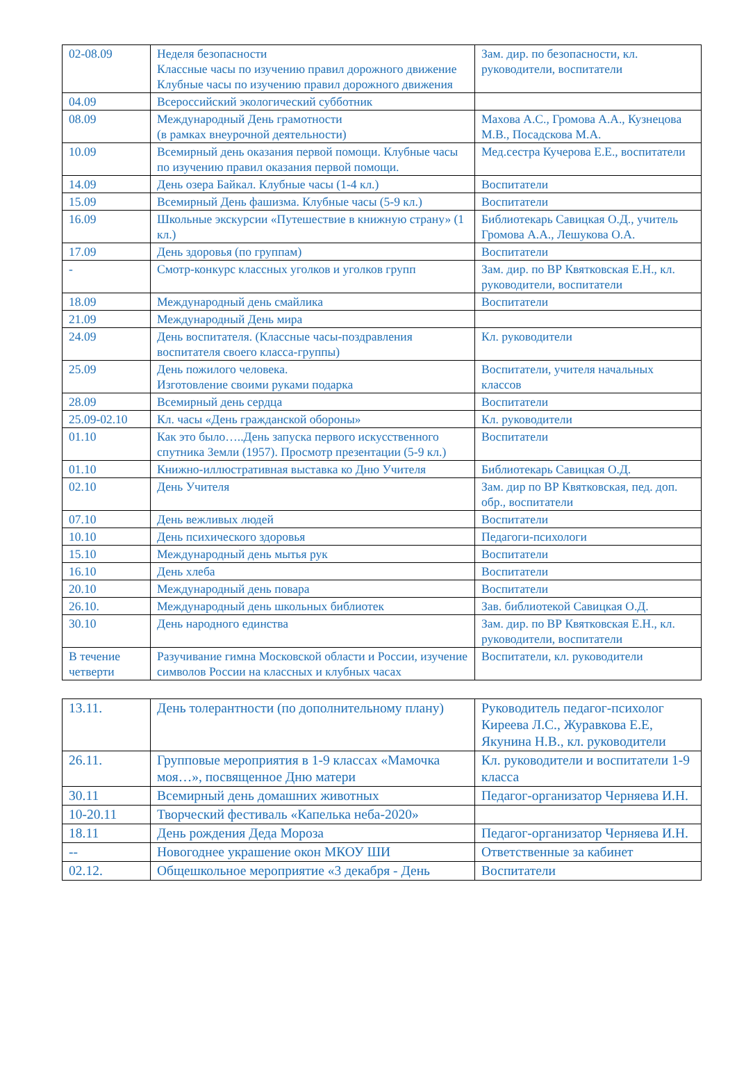| 02-08.09 | Неделя безопасности Классные часы по изучению правил дорожного движение Клубные часы по изучению правил дорожного движения | Зам. дир. по безопасности, кл. руководители, воспитатели |
| 04.09 | Всероссийский экологический субботник | |
| 08.09 | Международный День грамотности (в рамках внеурочной деятельности) | Махова А.С., Громова А.А., Кузнецова М.В., Посадскова М.А. |
| 10.09 | Всемирный день оказания первой помощи. Клубные часы по изучению правил оказания первой помощи. | Мед.сестра Кучерова Е.Е., воспитатели |
| 14.09 | День озера Байкал. Клубные часы (1-4 кл.) | Воспитатели |
| 15.09 | Всемирный День фашизма. Клубные часы (5-9 кл.) | Воспитатели |
| 16.09 | Школьные экскурсии «Путешествие в книжную страну» (1 кл.) | Библиотекарь Савицкая О.Д., учитель Громова А.А., Лешукова О.А. |
| 17.09 | День здоровья (по группам) | Воспитатели |
| - | Смотр-конкурс классных уголков и уголков групп | Зам. дир. по ВР Квятковская Е.Н., кл. руководители, воспитатели |
| 18.09 | Международный день смайлика | Воспитатели |
| 21.09 | Международный День мира | |
| 24.09 | День воспитателя. (Классные часы-поздравления воспитателя своего класса-группы) | Кл. руководители |
| 25.09 | День пожилого человека. Изготовление своими руками подарка | Воспитатели, учителя начальных классов |
| 28.09 | Всемирный день сердца | Воспитатели |
| 25.09-02.10 | Кл. часы «День гражданской обороны» | Кл. руководители |
| 01.10 | Как это было…..День запуска первого искусственного спутника Земли (1957). Просмотр презентации (5-9 кл.) | Воспитатели |
| 01.10 | Книжно-иллюстративная выставка ко Дню Учителя | Библиотекарь Савицкая О.Д. |
| 02.10 | День Учителя | Зам. дир по ВР Квятковская, пед. доп. обр., воспитатели |
| 07.10 | День вежливых людей | Воспитатели |
| 10.10 | День психического здоровья | Педагоги-психологи |
| 15.10 | Международный день мытья рук | Воспитатели |
| 16.10 | День хлеба | Воспитатели |
| 20.10 | Международный день повара | Воспитатели |
| 26.10. | Международный день школьных библиотек | Зав. библиотекой Савицкая О.Д. |
| 30.10 | День народного единства | Зам. дир. по ВР Квятковская Е.Н., кл. руководители, воспитатели |
| В течение четверти | Разучивание гимна Московской области и России, изучение символов России на классных и клубных часах | Воспитатели, кл. руководители |
| 13.11. | День толерантности (по дополнительному плану) | Руководитель педагог-психолог Киреева Л.С., Журавкова Е.Е, Якунина Н.В., кл. руководители |
| 26.11. | Групповые мероприятия в 1-9 классах «Мамочка моя…», посвященное Дню матери | Кл. руководители и воспитатели 1-9 класса |
| 30.11 | Всемирный день домашних животных | Педагог-организатор Черняева И.Н. |
| 10-20.11 | Творческий фестиваль «Капелька неба-2020» | |
| 18.11 | День рождения Деда Мороза | Педагог-организатор Черняева И.Н. |
| -- | Новогоднее украшение окон МКОУ ШИ | Ответственные за кабинет |
| 02.12. | Общешкольное мероприятие «3 декабря - День | Воспитатели |